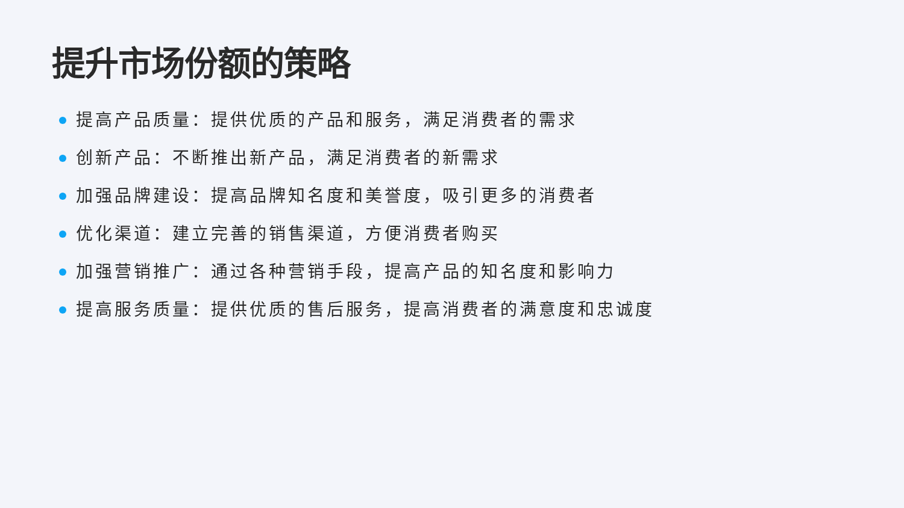提升市场份额的策略
提高产品质量：提供优质的产品和服务，满足消费者的需求
创新产品：不断推出新产品，满足消费者的新需求
加强品牌建设：提高品牌知名度和美誉度，吸引更多的消费者
优化渠道：建立完善的销售渠道，方便消费者购买
加强营销推广：通过各种营销手段，提高产品的知名度和影响力
提高服务质量：提供优质的售后服务，提高消费者的满意度和忠诚度